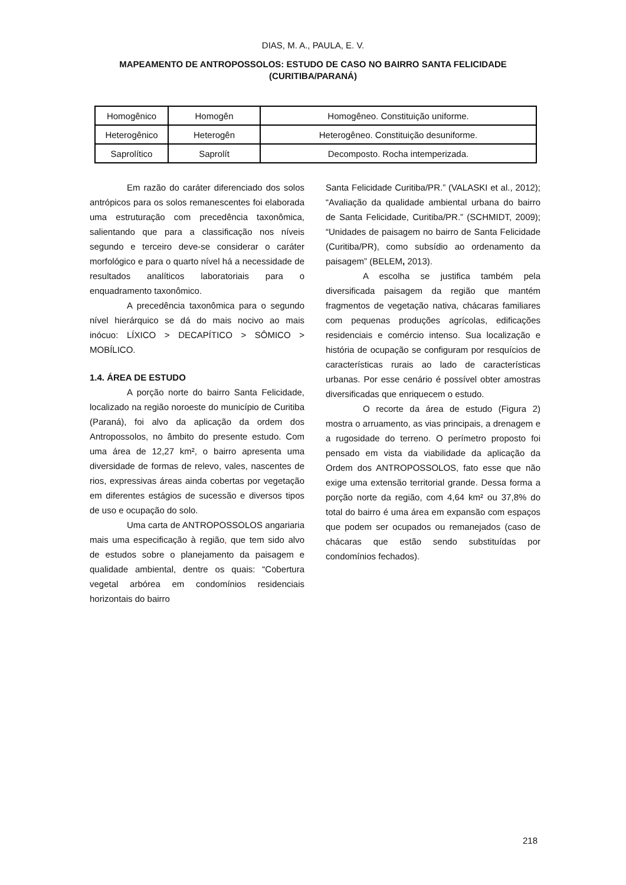DIAS, M. A., PAULA, E. V.
MAPEAMENTO DE ANTROPOSSOLOS: ESTUDO DE CASO NO BAIRRO SANTA FELICIDADE
(CURITIBA/PARANÁ)
| Homogênico | Homogên | Homogêneo. Constituição uniforme. |
| Heterogênico | Heterogên | Heterogêneo. Constituição desuniforme. |
| Saprolítico | Saprolít | Decomposto. Rocha intemperizada. |
Em razão do caráter diferenciado dos solos antrópicos para os solos remanescentes foi elaborada uma estruturação com precedência taxonômica, salientando que para a classificação nos níveis segundo e terceiro deve-se considerar o caráter morfológico e para o quarto nível há a necessidade de resultados analíticos laboratoriais para o enquadramento taxonômico.
A precedência taxonômica para o segundo nível hierárquico se dá do mais nocivo ao mais inócuo: LÍXICO > DECAPÍTICO > SÔMICO > MOBÍLICO.
1.4. ÁREA DE ESTUDO
A porção norte do bairro Santa Felicidade, localizado na região noroeste do município de Curitiba (Paraná), foi alvo da aplicação da ordem dos Antropossolos, no âmbito do presente estudo. Com uma área de 12,27 km², o bairro apresenta uma diversidade de formas de relevo, vales, nascentes de rios, expressivas áreas ainda cobertas por vegetação em diferentes estágios de sucessão e diversos tipos de uso e ocupação do solo.
Uma carta de ANTROPOSSOLOS angariaria mais uma especificação à região, que tem sido alvo de estudos sobre o planejamento da paisagem e qualidade ambiental, dentre os quais: “Cobertura vegetal arbórea em condomínios residenciais horizontais do bairro
Santa Felicidade Curitiba/PR.” (VALASKI et al., 2012); “Avaliação da qualidade ambiental urbana do bairro de Santa Felicidade, Curitiba/PR.” (SCHMIDT, 2009); “Unidades de paisagem no bairro de Santa Felicidade (Curitiba/PR), como subsídio ao ordenamento da paisagem” (BELEM, 2013).
A escolha se justifica também pela diversificada paisagem da região que mantém fragmentos de vegetação nativa, chácaras familiares com pequenas produções agrícolas, edificações residenciais e comércio intenso. Sua localização e história de ocupação se configuram por resquícios de características rurais ao lado de características urbanas. Por esse cenário é possível obter amostras diversificadas que enriquecem o estudo.
O recorte da área de estudo (Figura 2) mostra o arruamento, as vias principais, a drenagem e a rugosidade do terreno. O perímetro proposto foi pensado em vista da viabilidade da aplicação da Ordem dos ANTROPOSSOLOS, fato esse que não exige uma extensão territorial grande. Dessa forma a porção norte da região, com 4,64 km² ou 37,8% do total do bairro é uma área em expansão com espaços que podem ser ocupados ou remanejados (caso de chácaras que estão sendo substituídas por condomínios fechados).
218